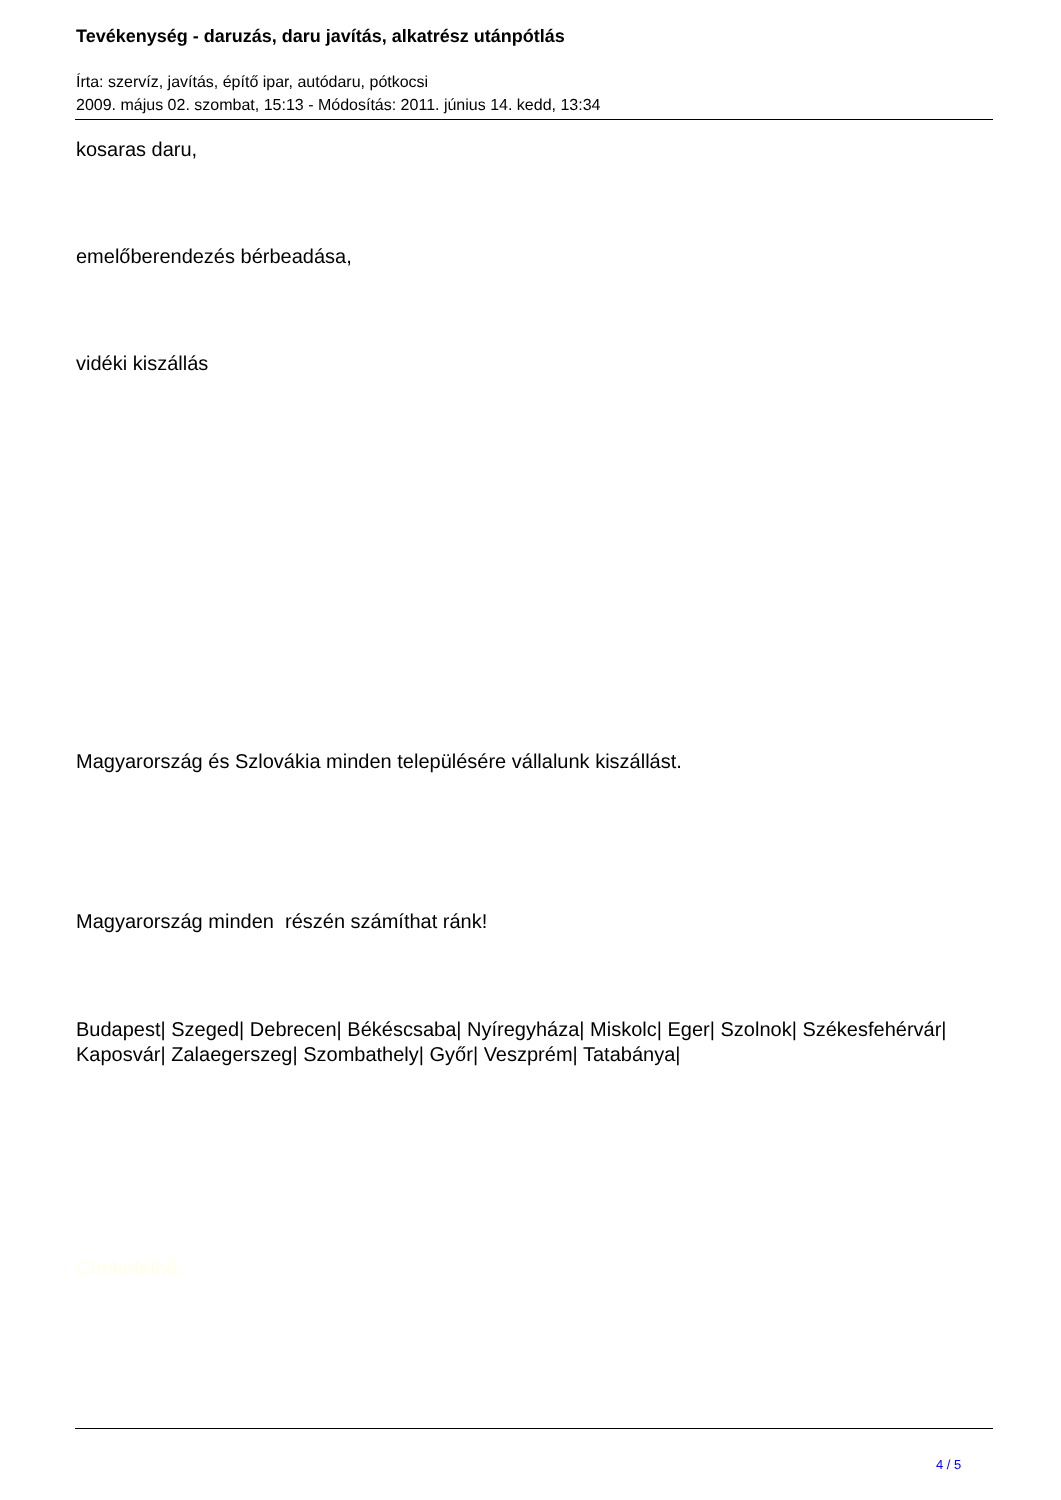Tevékenység - daruzás, daru javítás, alkatrész utánpótlás
Írta: szervíz, javítás, építő ipar, autódaru, pótkocsi
2009. május 02. szombat, 15:13 - Módosítás: 2011. június 14. kedd, 13:34
kosaras daru,
emelőberendezés bérbeadása,
vidéki kiszállás
Magyarország és Szlovákia minden településére vállalunk kiszállást.
Magyarország minden részén számíthat ránk!
Budapest| Szeged| Debrecen| Békéscsaba| Nyíregyháza| Miskolc| Eger| Szolnok| Székesfehérvár| Kaposvár| Zalaegerszeg| Szombathely| Győr| Veszprém| Tatabánya|
Címkefelhő:
4 / 5